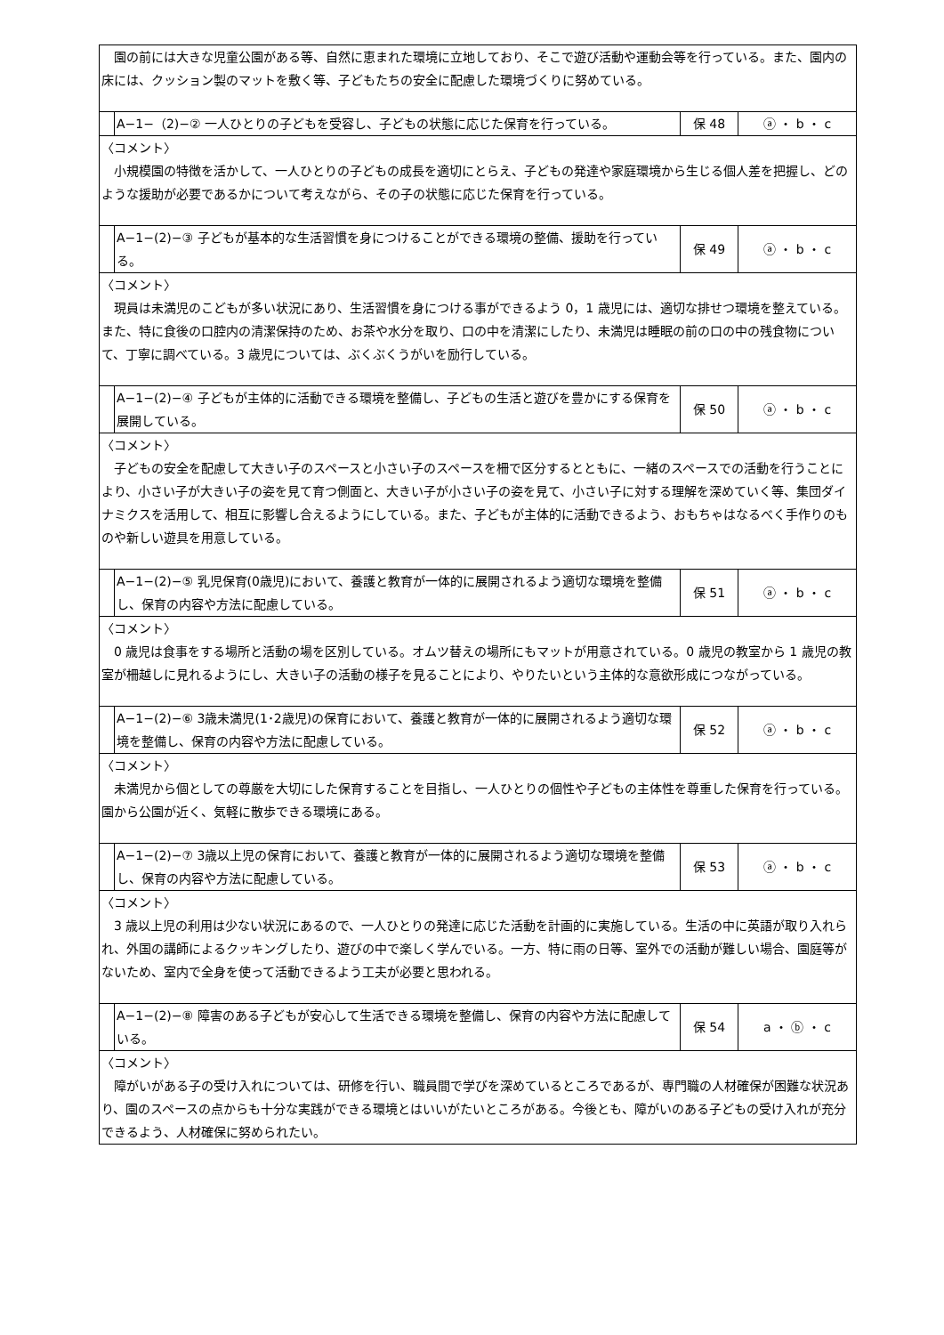| 園の前には大きな児童公園がある等、自然に恵まれた環境に立地しており、そこで遊び活動や運動会等を行っている。また、園内の床には、クッション製のマットを敷く等、子どもたちの安全に配慮した環境づくりに努めている。 | | | |
| | A−1−（2)−② 一人ひとりの子どもを受容し、子どもの状態に応じた保育を行っている。 | 保 48 | ⓐ ・ b ・ c |
| 〈コメント〉 小規模園の特徴を活かして、一人ひとりの子どもの成長を適切にとらえ、子どもの発達や家庭環境から生じる個人差を把握し、どのような援助が必要であるかについて考えながら、その子の状態に応じた保育を行っている。 | | | |
| | A−1−(2)−③ 子どもが基本的な生活習慣を身につけることができる環境の整備、援助を行っている。 | 保 49 | ⓐ ・ b ・ c |
| 〈コメント〉 現員は未満児のこどもが多い状況にあり、生活習慣を身につける事ができるよう 0，1 歳児には、適切な排せつ環境を整えている。また、特に食後の口腔内の清潔保持のため、お茶や水分を取り、口の中を清潔にしたり、未満児は睡眠の前の口の中の残食物について、丁寧に調べている。3 歳児については、ぶくぶくうがいを励行している。 | | | |
| | A−1−(2)−④ 子どもが主体的に活動できる環境を整備し、子どもの生活と遊びを豊かにする保育を展開している。 | 保 50 | ⓐ ・ b ・ c |
| 〈コメント〉 子どもの安全を配慮して大きい子のスペースと小さい子のスペースを柵で区分するとともに、一緒のスペースでの活動を行うことにより、小さい子が大きい子の姿を見て育つ側面と、大きい子が小さい子の姿を見て、小さい子に対する理解を深めていく等、集団ダイナミクスを活用して、相互に影響し合えるようにしている。また、子どもが主体的に活動できるよう、おもちゃはなるべく手作りのものや新しい遊具を用意している。 | | | |
| | A−1−(2)−⑤ 乳児保育(0歳児)において、養護と教育が一体的に展開されるよう適切な環境を整備し、保育の内容や方法に配慮している。 | 保 51 | ⓐ ・ b ・ c |
| 〈コメント〉 0 歳児は食事をする場所と活動の場を区別している。オムツ替えの場所にもマットが用意されている。0 歳児の教室から 1 歳児の教室が柵越しに見れるようにし、大きい子の活動の様子を見ることにより、やりたいという主体的な意欲形成につながっている。 | | | |
| | A−1−(2)−⑥ 3歳未満児(1･2歳児)の保育において、養護と教育が一体的に展開されるよう適切な環境を整備し、保育の内容や方法に配慮している。 | 保 52 | ⓐ ・ b ・ c |
| 〈コメント〉 未満児から個としての尊厳を大切にした保育することを目指し、一人ひとりの個性や子どもの主体性を尊重した保育を行っている。園から公園が近く、気軽に散歩できる環境にある。 | | | |
| | A−1−(2)−⑦ 3歳以上児の保育において、養護と教育が一体的に展開されるよう適切な環境を整備し、保育の内容や方法に配慮している。 | 保 53 | ⓐ ・ b ・ c |
| 〈コメント〉 3 歳以上児の利用は少ない状況にあるので、一人ひとりの発達に応じた活動を計画的に実施している。生活の中に英語が取り入れられ、外国の講師によるクッキングしたり、遊びの中で楽しく学んでいる。一方、特に雨の日等、室外での活動が難しい場合、園庭等がないため、室内で全身を使って活動できるよう工夫が必要と思われる。 | | | |
| | A−1−(2)−⑧ 障害のある子どもが安心して生活できる環境を整備し、保育の内容や方法に配慮している。 | 保 54 | a ・ ⓑ ・ c |
| 〈コメント〉 障がいがある子の受け入れについては、研修を行い、職員間で学びを深めているところであるが、専門職の人材確保が困難な状況あり、園のスペースの点からも十分な実践ができる環境とはいいがたいところがある。今後とも、障がいのある子どもの受け入れが充分できるよう、人材確保に努められたい。 | | | |